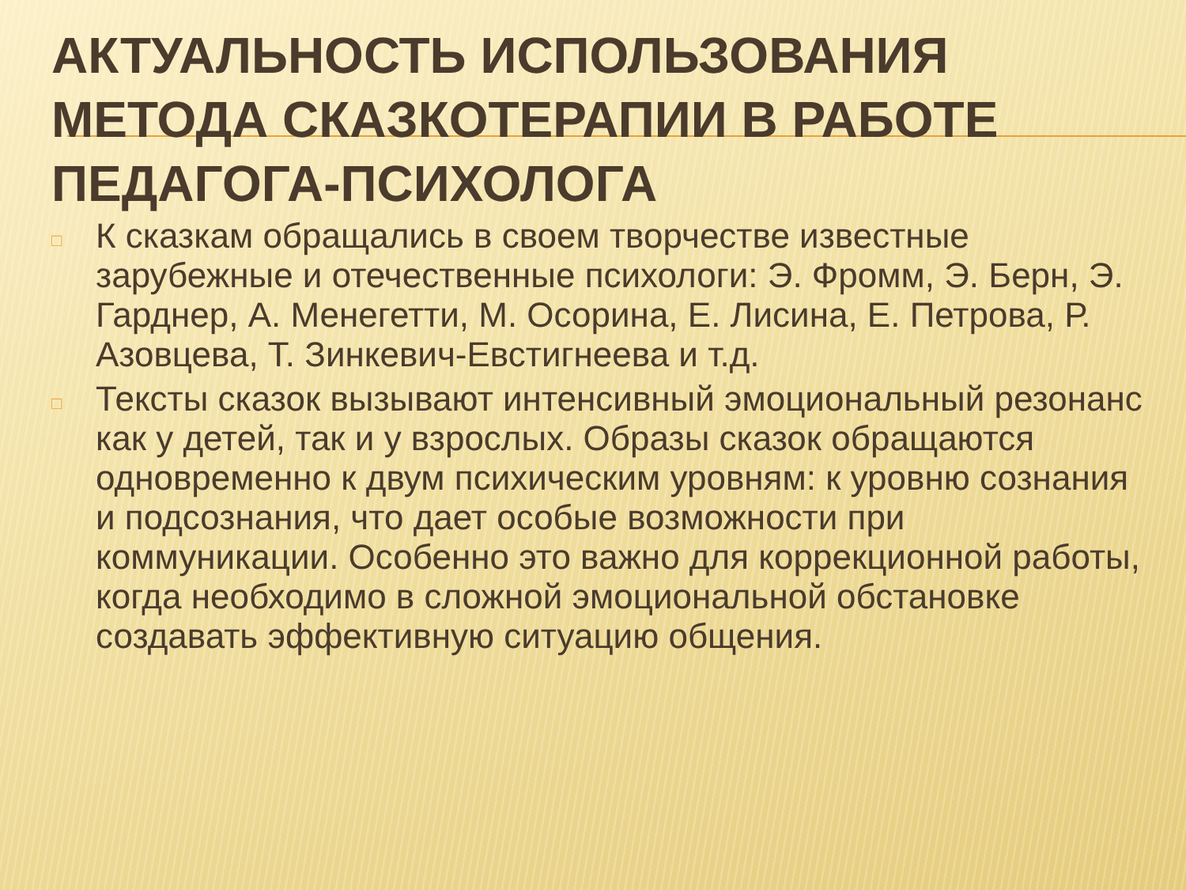АКТУАЛЬНОСТЬ ИСПОЛЬЗОВАНИЯ МЕТОДА СКАЗКОТЕРАПИИ В РАБОТЕ ПЕДАГОГА-ПСИХОЛОГА
□ К сказкам обращались в своем творчестве известные зарубежные и отечественные психологи: Э. Фромм, Э. Берн, Э. Гарднер, А. Менегетти, М. Осорина, Е. Лисина, Е. Петрова, Р. Азовцева, Т. Зинкевич-Евстигнеева и т.д.
□ Тексты сказок вызывают интенсивный эмоциональный резонанс как у детей, так и у взрослых. Образы сказок обращаются одновременно к двум психическим уровням: к уровню сознания и подсознания, что дает особые возможности при коммуникации. Особенно это важно для коррекционной работы, когда необходимо в сложной эмоциональной обстановке создавать эффективную ситуацию общения.